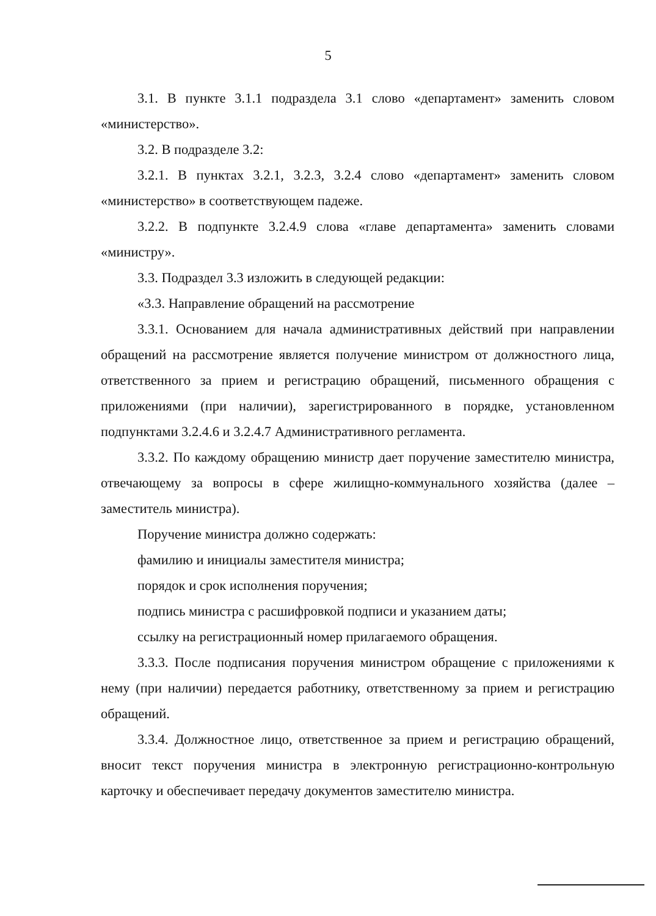5
3.1. В пункте 3.1.1 подраздела 3.1 слово «департамент» заменить словом «министерство».
3.2. В подразделе 3.2:
3.2.1. В пунктах 3.2.1, 3.2.3, 3.2.4 слово «департамент» заменить словом «министерство» в соответствующем падеже.
3.2.2. В подпункте 3.2.4.9 слова «главе департамента» заменить словами «министру».
3.3. Подраздел 3.3 изложить в следующей редакции:
«3.3. Направление обращений на рассмотрение
3.3.1. Основанием для начала административных действий при направлении обращений на рассмотрение является получение министром от должностного лица, ответственного за прием и регистрацию обращений, письменного обращения с приложениями (при наличии), зарегистрированного в порядке, установленном подпунктами 3.2.4.6 и 3.2.4.7 Административного регламента.
3.3.2. По каждому обращению министр дает поручение заместителю министра, отвечающему за вопросы в сфере жилищно-коммунального хозяйства (далее – заместитель министра).
Поручение министра должно содержать:
фамилию и инициалы заместителя министра;
порядок и срок исполнения поручения;
подпись министра с расшифровкой подписи и указанием даты;
ссылку на регистрационный номер прилагаемого обращения.
3.3.3. После подписания поручения министром обращение с приложениями к нему (при наличии) передается работнику, ответственному за прием и регистрацию обращений.
3.3.4. Должностное лицо, ответственное за прием и регистрацию обращений, вносит текст поручения министра в электронную регистрационно-контрольную карточку и обеспечивает передачу документов заместителю министра.